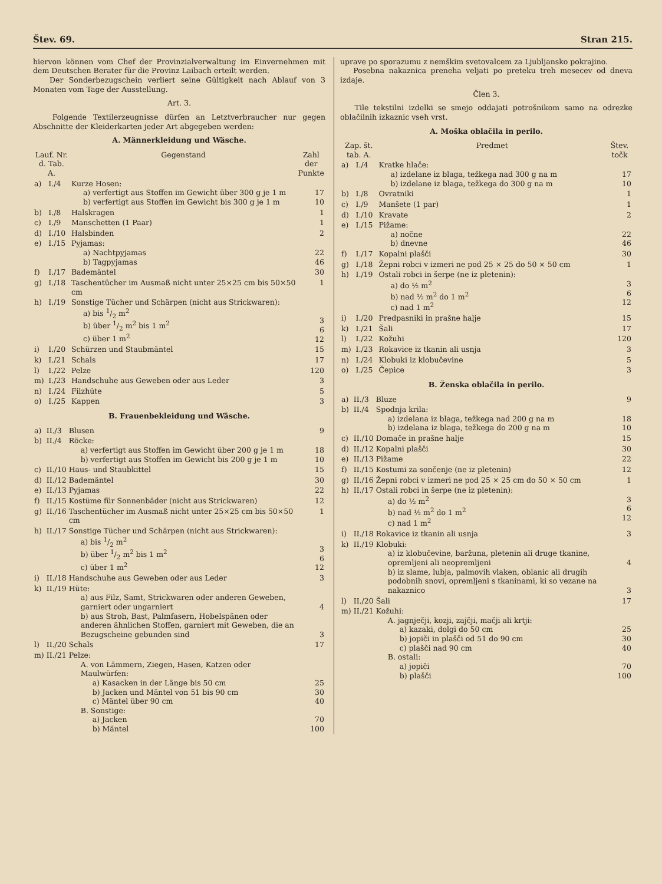Štev. 69. Stran 215.
hiervon können vom Chef der Provinzialverwaltung im Einvernehmen mit dem Deutschen Berater für die Provinz Laibach erteilt werden.
Der Sonderbezugschein verliert seine Gültigkeit nach Ablauf von 3 Monaten vom Tage der Ausstellung.
Art. 3.
Folgende Textilerzeugnisse dürfen an Letztverbraucher nur gegen Abschnitte der Kleiderkarten jeder Art abgegeben werden:
A. Männerkleidung und Wäsche.
| Lauf. Nr. d. Tab. A. | | Gegenstand | Zahl der Punkte |
| --- | --- | --- | --- |
| a) | I./4 | Kurze Hosen: a) verfertigt aus Stoffen im Gewicht über 300 g je 1 m b) verfertigt aus Stoffen im Gewicht bis 300 g je 1 m | 17 10 |
| b) | I./8 | Halskragen | 1 |
| c) | I./9 | Manschetten (1 Paar) | 1 |
| d) | I./10 | Halsbinden | 2 |
| e) | I./15 | Pyjamas: a) Nachtpyjamas b) Tagpyjamas | 22 46 |
| f) | I./17 | Bademäntel | 30 |
| g) | I./18 | Taschentücher im Ausmaß nicht unter 25×25 cm bis 50×50 cm | 1 |
| h) | I./19 | Sonstige Tücher und Schärpen (nicht aus Strickwaren): a) bis 1/2 m<sup>2</sup> b) über 1/2 m<sup>2</sup> bis 1 m<sup>2</sup> c) über 1 m<sup>2</sup> | 3 6 12 |
| i) | I./20 | Schürzen und Staubmäntel | 15 |
| k) | I./21 | Schals | 17 |
| l) | I./22 | Pelze | 120 |
| m) | I./23 | Handschuhe aus Geweben oder aus Leder | 3 |
| n) | I./24 | Filzhüte | 5 |
| o) | I./25 | Kappen | 3 |
B. Frauenbekleidung und Wäsche.
| a) | II./3 | Blusen | 9 |
| b) | II./4 | Röcke: a) verfertigt aus Stoffen im Gewicht über 200 g je 1 m b) verfertigt aus Stoffen im Gewicht bis 200 g je 1 m | 18 10 |
| c) | II./10 | Haus- und Staubkittel | 15 |
| d) | II./12 | Bademäntel | 30 |
| e) | II./13 | Pyjamas | 22 |
| f) | II./15 | Kostüme für Sonnenbäder (nicht aus Strickwaren) | 12 |
| g) | II./16 | Taschentücher im Ausmaß nicht unter 25×25 cm bis 50×50 cm | 1 |
| h) | II./17 | Sonstige Tücher und Schärpen (nicht aus Strickwaren): a) bis 1/2 m<sup>2</sup> b) über 1/2 m<sup>2</sup> bis 1 m<sup>2</sup> c) über 1 m<sup>2</sup> | 3 6 12 |
| i) | II./18 | Handschuhe aus Geweben oder aus Leder | 3 |
| k) | II./19 | Hüte: a) aus Filz, Samt, Strickwaren oder anderen Geweben, garniert oder ungarniert b) aus Stroh, Bast, Palmfasern, Hobelspänen oder anderen ähnlichen Stoffen, garniert mit Geweben, die an Bezugscheine gebunden sind | 4 3 |
| l) | II./20 | Schals | 17 |
| m) | II./21 | Pelze: A. von Lämmern, Ziegen, Hasen, Katzen oder Maulwürfen: a) Kasacken in der Länge bis 50 cm b) Jacken und Mäntel von 51 bis 90 cm c) Mäntel über 90 cm B. Sonstige: a) Jacken b) Mäntel | 25 30 40 70 100 |
uprave po sporazumu z nemškim svetovalcem za Ljubljansko pokrajino.
Posebna nakaznica preneha veljati po preteku treh mesecev od dneva izdaje.
Člen 3.
Tile tekstilni izdelki se smejo oddajati potrošnikom samo na odrezke oblačilnih izkaznic vseh vrst.
A. Moška oblačila in perilo.
| Zap. št. tab. A. | | Predmet | Štev. točk |
| --- | --- | --- | --- |
| a) | I./4 | Kratke hlače: a) izdelane iz blaga, težkega nad 300 g na m b) izdelane iz blaga, težkega do 300 g na m | 17 10 |
| b) | I./8 | Ovratniki | 1 |
| c) | I./9 | Manšete (1 par) | 1 |
| d) | I./10 | Kravate | 2 |
| e) | I./15 | Pižame: a) nočne b) dnevne | 22 46 |
| f) | I./17 | Kopalni plašči | 30 |
| g) | I./18 | Žepni robci v izmeri ne pod 25 × 25 do 50 × 50 cm | 1 |
| h) | I./19 | Ostali robci in šerpe (ne iz pletenin): a) do ½ m<sup>2</sup> b) nad ½ m<sup>2</sup> do 1 m<sup>2</sup> c) nad 1 m<sup>2</sup> | 3 6 12 |
| i) | I./20 | Predpasniki in prašne halje | 15 |
| k) | I./21 | Šali | 17 |
| l) | I./22 | Kožuhi | 120 |
| m) | I./23 | Rokavice iz tkanin ali usnja | 3 |
| n) | I./24 | Klobuki iz klobučevine | 5 |
| o) | I./25 | Čepice | 3 |
B. Ženska oblačila in perilo.
| a) | II./3 | Bluze | 9 |
| b) | II./4 | Spodnja krila: a) izdelana iz blaga, težkega nad 200 g na m b) izdelana iz blaga, težkega do 200 g na m | 18 10 |
| c) | II./10 | Domače in prašne halje | 15 |
| d) | II./12 | Kopalni plašči | 30 |
| e) | II./13 | Pižame | 22 |
| f) | II./15 | Kostumi za sončenje (ne iz pletenin) | 12 |
| g) | II./16 | Žepni robci v izmeri ne pod 25 × 25 cm do 50 × 50 cm | 1 |
| h) | II./17 | Ostali robci in šerpe (ne iz pletenin): a) do ½ m<sup>2</sup> b) nad ½ m<sup>2</sup> do 1 m<sup>2</sup> c) nad 1 m<sup>2</sup> | 3 6 12 |
| i) | II./18 | Rokavice iz tkanin ali usnja | 3 |
| k) | II./19 | Klobuki: a) iz klobučevine, baržuna, pletenin ali druge tkanine, opremljeni ali neopremljeni b) iz slame, lubja, palmovih vlaken, oblanic ali drugih podobnih snovi, opremljeni s tkaninami, ki so vezane na nakaznico | 4 3 |
| l) | II./20 | Šali | 17 |
| m) | II./21 | Kožuhi: A. jagnječji, kozji, zajčji, mačji ali krtji: a) kazaki, dolgi do 50 cm b) jopiči in plašči od 51 do 90 cm c) plašči nad 90 cm B. ostali: a) jopiči b) plašči | 25 30 40 70 100 |